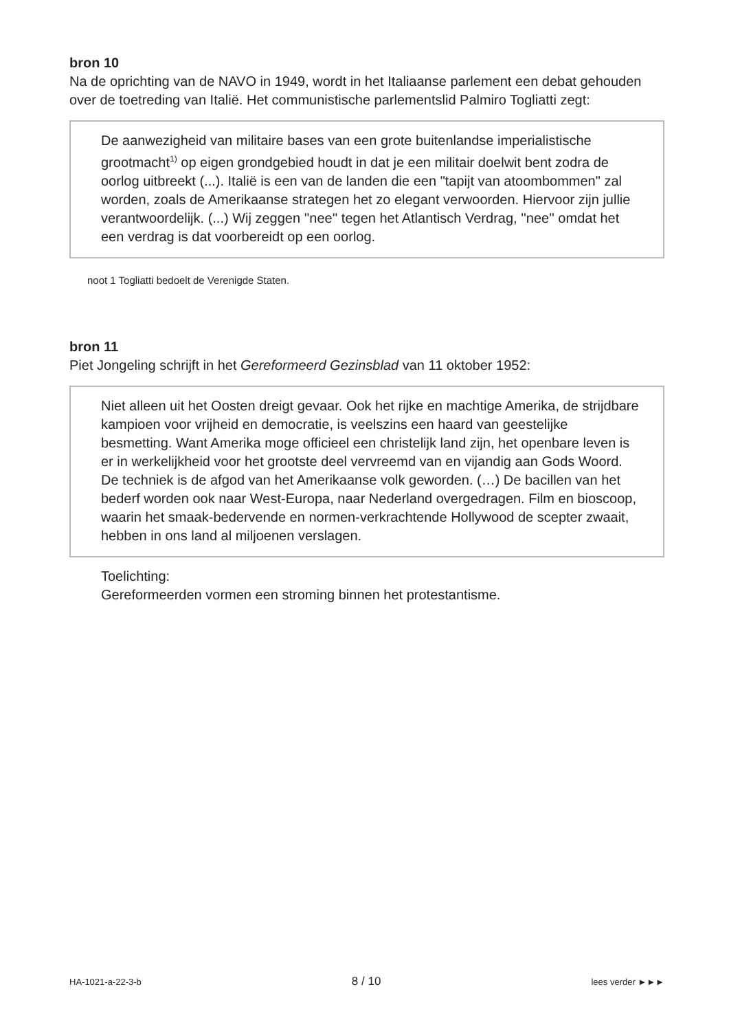bron 10
Na de oprichting van de NAVO in 1949, wordt in het Italiaanse parlement een debat gehouden over de toetreding van Italië. Het communistische parlementslid Palmiro Togliatti zegt:
De aanwezigheid van militaire bases van een grote buitenlandse imperialistische grootmacht<sup>1)</sup> op eigen grondgebied houdt in dat je een militair doelwit bent zodra de oorlog uitbreekt (...). Italië is een van de landen die een "tapijt van atoombommen" zal worden, zoals de Amerikaanse strategen het zo elegant verwoorden. Hiervoor zijn jullie verantwoordelijk. (...) Wij zeggen ''nee'' tegen het Atlantisch Verdrag, ''nee'' omdat het een verdrag is dat voorbereidt op een oorlog.
noot 1 Togliatti bedoelt de Verenigde Staten.
bron 11
Piet Jongeling schrijft in het Gereformeerd Gezinsblad van 11 oktober 1952:
Niet alleen uit het Oosten dreigt gevaar. Ook het rijke en machtige Amerika, de strijdbare kampioen voor vrijheid en democratie, is veelszins een haard van geestelijke besmetting. Want Amerika moge officieel een christelijk land zijn, het openbare leven is er in werkelijkheid voor het grootste deel vervreemd van en vijandig aan Gods Woord. De techniek is de afgod van het Amerikaanse volk geworden. (…) De bacillen van het bederf worden ook naar West-Europa, naar Nederland overgedragen. Film en bioscoop, waarin het smaak-bedervende en normen-verkrachtende Hollywood de scepter zwaait, hebben in ons land al miljoenen verslagen.
Toelichting:
Gereformeerden vormen een stroming binnen het protestantisme.
HA-1021-a-22-3-b 8 / 10 lees verder ►►►